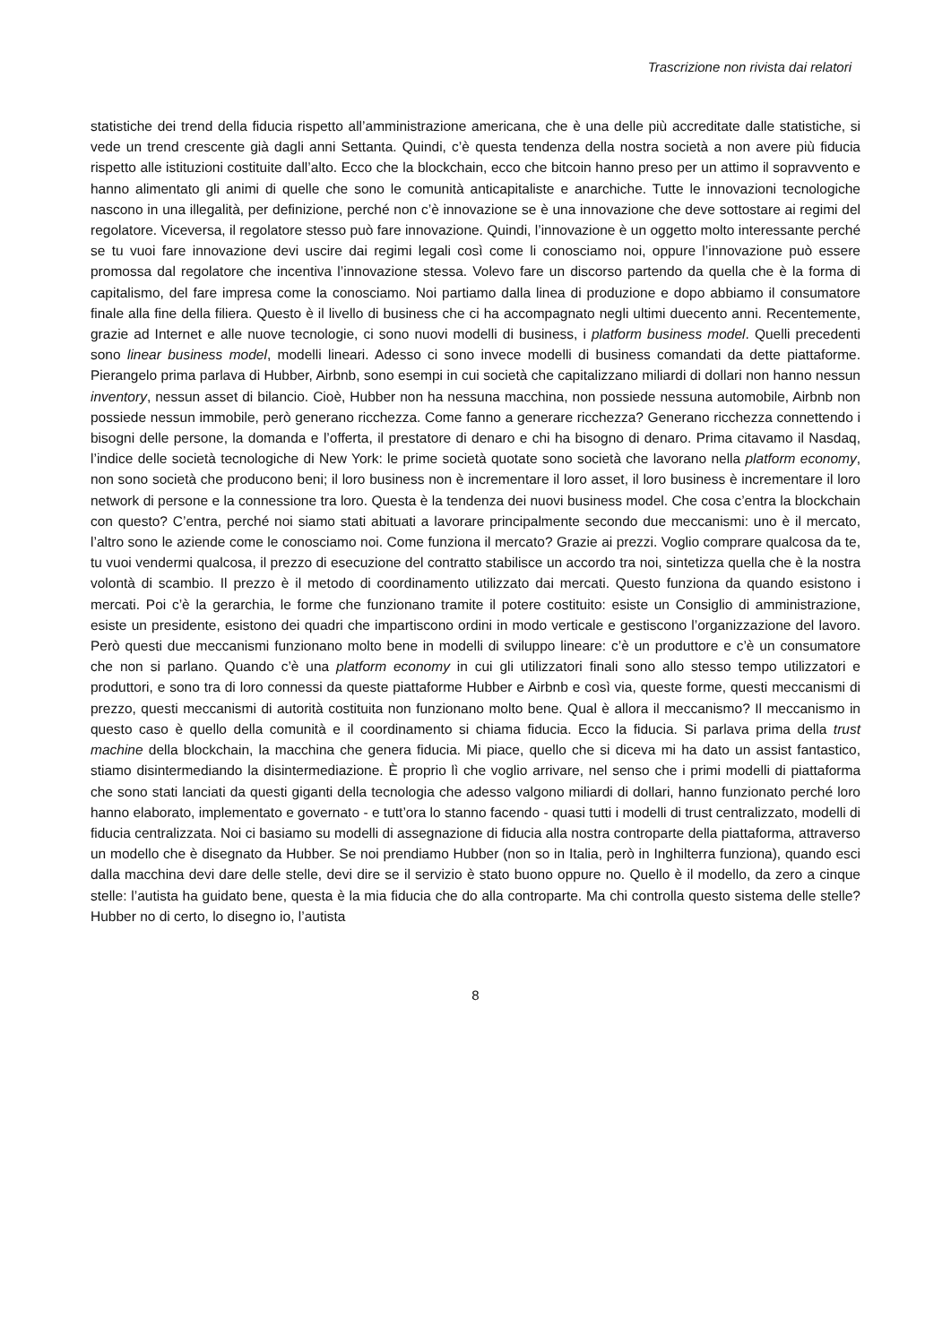Trascrizione non rivista dai relatori
statistiche dei trend della fiducia rispetto all’amministrazione americana, che è una delle più accreditate dalle statistiche, si vede un trend crescente già dagli anni Settanta. Quindi, c’è questa tendenza della nostra società a non avere più fiducia rispetto alle istituzioni costituite dall’alto. Ecco che la blockchain, ecco che bitcoin hanno preso per un attimo il sopravvento e hanno alimentato gli animi di quelle che sono le comunità anticapitaliste e anarchiche. Tutte le innovazioni tecnologiche nascono in una illegalità, per definizione, perché non c’è innovazione se è una innovazione che deve sottostare ai regimi del regolatore. Viceversa, il regolatore stesso può fare innovazione. Quindi, l’innovazione è un oggetto molto interessante perché se tu vuoi fare innovazione devi uscire dai regimi legali così come li conosciamo noi, oppure l’innovazione può essere promossa dal regolatore che incentiva l’innovazione stessa. Volevo fare un discorso partendo da quella che è la forma di capitalismo, del fare impresa come la conosciamo. Noi partiamo dalla linea di produzione e dopo abbiamo il consumatore finale alla fine della filiera. Questo è il livello di business che ci ha accompagnato negli ultimi duecento anni. Recentemente, grazie ad Internet e alle nuove tecnologie, ci sono nuovi modelli di business, i platform business model. Quelli precedenti sono linear business model, modelli lineari. Adesso ci sono invece modelli di business comandati da dette piattaforme. Pierangelo prima parlava di Hubber, Airbnb, sono esempi in cui società che capitalizzano miliardi di dollari non hanno nessun inventory, nessun asset di bilancio. Cioè, Hubber non ha nessuna macchina, non possiede nessuna automobile, Airbnb non possiede nessun immobile, però generano ricchezza. Come fanno a generare ricchezza? Generano ricchezza connettendo i bisogni delle persone, la domanda e l’offerta, il prestatore di denaro e chi ha bisogno di denaro. Prima citavamo il Nasdaq, l’indice delle società tecnologiche di New York: le prime società quotate sono società che lavorano nella platform economy, non sono società che producono beni; il loro business non è incrementare il loro asset, il loro business è incrementare il loro network di persone e la connessione tra loro. Questa è la tendenza dei nuovi business model. Che cosa c’entra la blockchain con questo? C’entra, perché noi siamo stati abituati a lavorare principalmente secondo due meccanismi: uno è il mercato, l’altro sono le aziende come le conosciamo noi. Come funziona il mercato? Grazie ai prezzi. Voglio comprare qualcosa da te, tu vuoi vendermi qualcosa, il prezzo di esecuzione del contratto stabilisce un accordo tra noi, sintetizza quella che è la nostra volontà di scambio. Il prezzo è il metodo di coordinamento utilizzato dai mercati. Questo funziona da quando esistono i mercati. Poi c’è la gerarchia, le forme che funzionano tramite il potere costituito: esiste un Consiglio di amministrazione, esiste un presidente, esistono dei quadri che impartiscono ordini in modo verticale e gestiscono l’organizzazione del lavoro. Però questi due meccanismi funzionano molto bene in modelli di sviluppo lineare: c’è un produttore e c’è un consumatore che non si parlano. Quando c’è una platform economy in cui gli utilizzatori finali sono allo stesso tempo utilizzatori e produttori, e sono tra di loro connessi da queste piattaforme Hubber e Airbnb e così via, queste forme, questi meccanismi di prezzo, questi meccanismi di autorità costituita non funzionano molto bene. Qual è allora il meccanismo? Il meccanismo in questo caso è quello della comunità e il coordinamento si chiama fiducia. Ecco la fiducia. Si parlava prima della trust machine della blockchain, la macchina che genera fiducia. Mi piace, quello che si diceva mi ha dato un assist fantastico, stiamo disintermediando la disintermediazione. È proprio lì che voglio arrivare, nel senso che i primi modelli di piattaforma che sono stati lanciati da questi giganti della tecnologia che adesso valgono miliardi di dollari, hanno funzionato perché loro hanno elaborato, implementato e governato - e tutt’ora lo stanno facendo - quasi tutti i modelli di trust centralizzato, modelli di fiducia centralizzata. Noi ci basiamo su modelli di assegnazione di fiducia alla nostra controparte della piattaforma, attraverso un modello che è disegnato da Hubber. Se noi prendiamo Hubber (non so in Italia, però in Inghilterra funziona), quando esci dalla macchina devi dare delle stelle, devi dire se il servizio è stato buono oppure no. Quello è il modello, da zero a cinque stelle: l’autista ha guidato bene, questa è la mia fiducia che do alla controparte. Ma chi controlla questo sistema delle stelle? Hubber no di certo, lo disegno io, l’autista
8